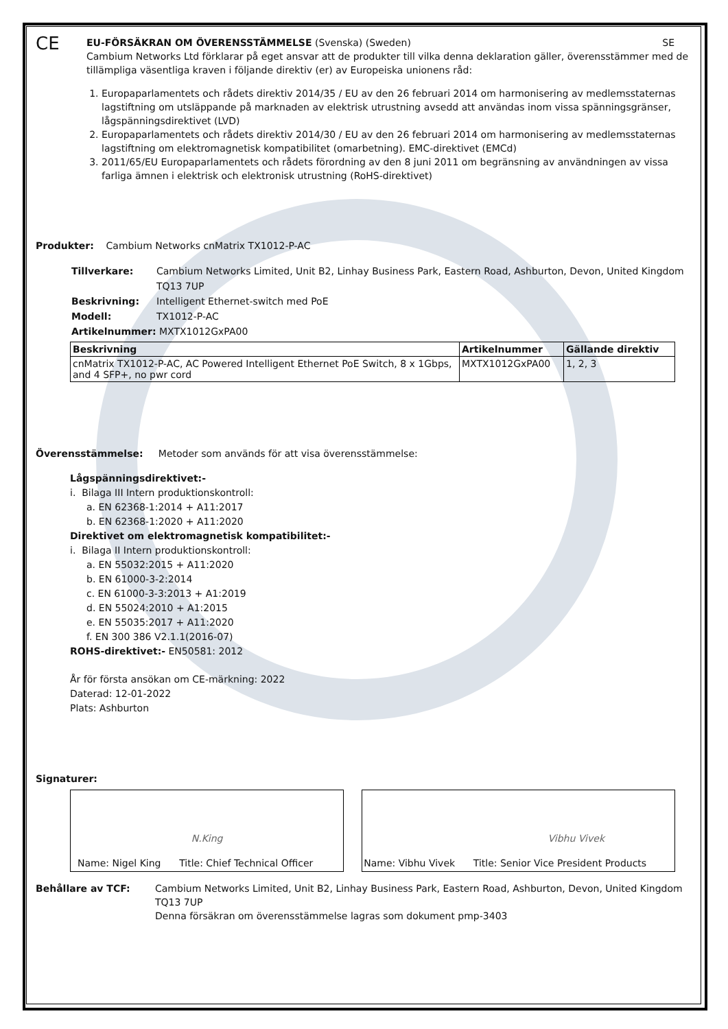CE
EU-FÖRSÄKRAN OM ÖVERENSSTÄMMELSE (Svenska) (Sweden) SE
Cambium Networks Ltd förklarar på eget ansvar att de produkter till vilka denna deklaration gäller, överensstämmer med de tillämpliga väsentliga kraven i följande direktiv (er) av Europeiska unionens råd:
1. Europaparlamentets och rådets direktiv 2014/35 / EU av den 26 februari 2014 om harmonisering av medlemsstaternas lagstiftning om utsläppande på marknaden av elektrisk utrustning avsedd att användas inom vissa spänningsgränser, lågspänningsdirektivet (LVD)
2. Europaparlamentets och rådets direktiv 2014/30 / EU av den 26 februari 2014 om harmonisering av medlemsstaternas lagstiftning om elektromagnetisk kompatibilitet (omarbetning). EMC-direktivet (EMCd)
3. 2011/65/EU Europaparlamentets och rådets förordning av den 8 juni 2011 om begränsning av användningen av vissa farliga ämnen i elektrisk och elektronisk utrustning (RoHS-direktivet)
Produkter: Cambium Networks cnMatrix TX1012-P-AC
Tillverkare: Cambium Networks Limited, Unit B2, Linhay Business Park, Eastern Road, Ashburton, Devon, United Kingdom TQ13 7UP
Beskrivning: Intelligent Ethernet-switch med PoE
Modell: TX1012-P-AC
Artikelnummer: MXTX1012GxPA00
| Beskrivning | Artikelnummer | Gällande direktiv |
| --- | --- | --- |
| cnMatrix TX1012-P-AC, AC Powered Intelligent Ethernet PoE Switch, 8 x 1Gbps, and 4 SFP+, no pwr cord | MXTX1012GxPA00 | 1, 2, 3 |
Överensstämmelse: Metoder som används för att visa överensstämmelse:
Lågspänningsdirektivet:-
i. Bilaga III Intern produktionskontroll:
a. EN 62368-1:2014 + A11:2017
b. EN 62368-1:2020 + A11:2020
Direktivet om elektromagnetisk kompatibilitet:-
i. Bilaga II Intern produktionskontroll:
a. EN 55032:2015 + A11:2020
b. EN 61000-3-2:2014
c. EN 61000-3-3:2013 + A1:2019
d. EN 55024:2010 + A1:2015
e. EN 55035:2017 + A11:2020
f. EN 300 386 V2.1.1(2016-07)
ROHS-direktivet:- EN50581: 2012
År för första ansökan om CE-märkning: 2022
Daterad: 12-01-2022
Plats: Ashburton
Signaturer:
| N.King Name: Nigel King Title: Chief Technical Officer | | Vibhu Vivek Name: Vibhu Vivek Title: Senior Vice President Products |
Behållare av TCF: Cambium Networks Limited, Unit B2, Linhay Business Park, Eastern Road, Ashburton, Devon, United Kingdom TQ13 7UP
Denna försäkran om överensstämmelse lagras som dokument pmp-3403